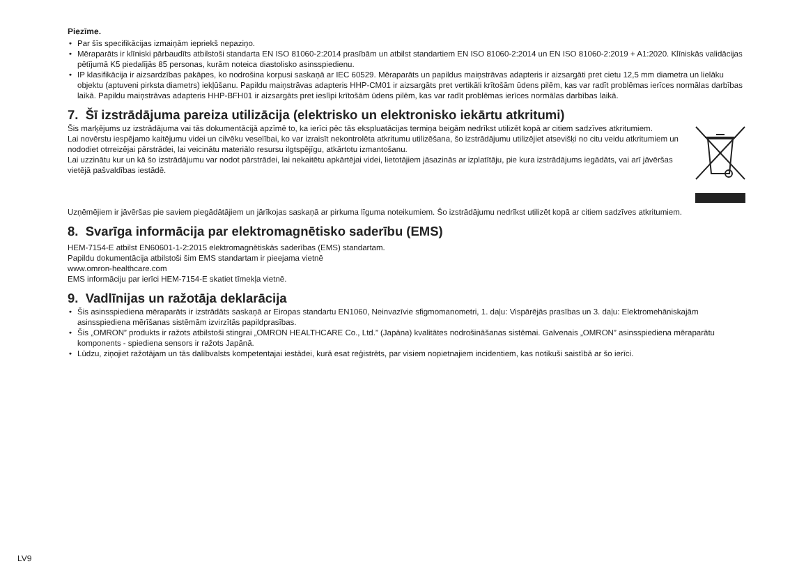Piezīme.
• Par šīs specifikācijas izmaiņām iepriekš nepaziņo.
• Mēraparāts ir klīniski pārbaudīts atbilstoši standarta EN ISO 81060-2:2014 prasībām un atbilst standartiem EN ISO 81060-2:2014 un EN ISO 81060-2:2019 + A1:2020. Klīniskās validācijas pētījumā K5 piedalījās 85 personas, kurām noteica diastolisko asinsspiedienu.
• IP klasifikācija ir aizsardzības pakāpes, ko nodrošina korpusi saskaņā ar IEC 60529. Mēraparāts un papildus maiņstrāvas adapteris ir aizsargāti pret cietu 12,5 mm diametra un lielāku objektu (aptuveni pirksta diametrs) iekļūšanu. Papildu maiņstrāvas adapteris HHP-CM01 ir aizsargāts pret vertikāli krītošām ūdens pilēm, kas var radīt problēmas ierīces normālas darbības laikā. Papildu maiņstrāvas adapteris HHP-BFH01 ir aizsargāts pret ieslīpi krītošām ūdens pilēm, kas var radīt problēmas ierīces normālas darbības laikā.
7. Šī izstrādājuma pareiza utilizācija (elektrisko un elektronisko iekārtu atkritumi)
Šis marķējums uz izstrādājuma vai tās dokumentācijā apzīmē to, ka ierīci pēc tās ekspluatācijas termiņa beigām nedrīkst utilizēt kopā ar citiem sadzīves atkritumiem.
Lai novērstu iespējamo kaitējumu videi un cilvēku veselībai, ko var izraisīt nekontrolēta atkritumu utilizēšana, šo izstrādājumu utilizējiet atsevišķi no citu veidu atkritumiem un nododiet otrreizējai pārstrādei, lai veicinātu materiālo resursu ilgtspējīgu, atkārtotu izmantošanu.
Lai uzzinātu kur un kā šo izstrādājumu var nodot pārstrādei, lai nekaitētu apkārtējai videi, lietotājiem jāsazinās ar izplatītāju, pie kura izstrādājums iegādāts, vai arī jāvēršas vietējā pašvaldības iestādē.
Uzņēmējiem ir jāvēršas pie saviem piegādātājiem un jārīkojas saskaņā ar pirkuma līguma noteikumiem. Šo izstrādājumu nedrīkst utilizēt kopā ar citiem sadzīves atkritumiem.
8. Svarīga informācija par elektromagnētisko saderību (EMS)
HEM-7154-E atbilst EN60601-1-2:2015 elektromagnētiskās saderības (EMS) standartam.
Papildu dokumentācija atbilstoši šim EMS standartam ir pieejama vietnē
www.omron-healthcare.com
EMS informāciju par ierīci HEM-7154-E skatiet tīmekļa vietnē.
9. Vadlīnijas un ražotāja deklarācija
• Šis asinsspiediena mēraparāts ir izstrādāts saskaņā ar Eiropas standartu EN1060, Neinvazīvie sfigmomanometri, 1. daļu: Vispārējās prasības un 3. daļu: Elektromehāniskajām asinsspiediena mērīšanas sistēmām izvirzītās papildprasības.
• Šis „OMRON” produkts ir ražots atbilstoši stingrai „OMRON HEALTHCARE Co., Ltd.” (Japāna) kvalitātes nodrošināšanas sistēmai. Galvenais „OMRON” asinsspiediena mēraparātu komponents - spiediena sensors ir ražots Japānā.
• Lūdzu, ziņojiet ražotājam un tās dalībvalsts kompetentajai iestādei, kurā esat reģistrēts, par visiem nopietnajiem incidentiem, kas notikuši saistībā ar šo ierīci.
LV9